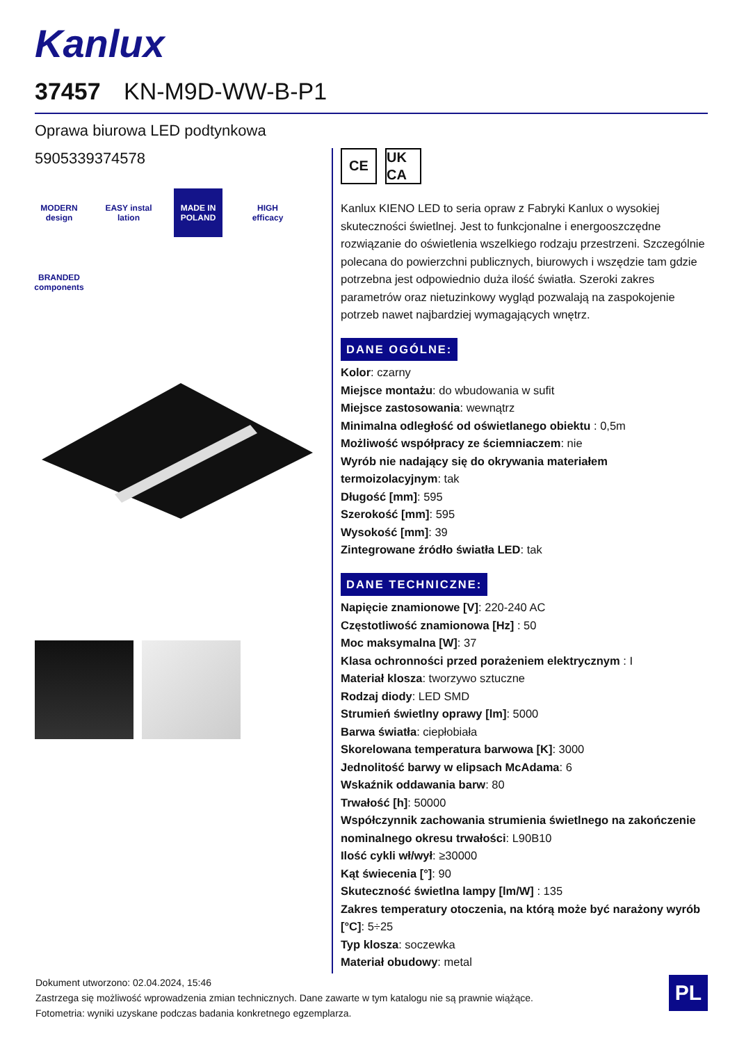Kanlux
37457 KN-M9D-WW-B-P1
Oprawa biurowa LED podtynkowa
5905339374578
MODERN design
EASY instal lation
MADE IN POLAND
HIGH efficacy
BRANDED components
CE UK CA
Kanlux KIENO LED to seria opraw z Fabryki Kanlux o wysokiej skuteczności świetlnej. Jest to funkcjonalne i energooszczędne rozwiązanie do oświetlenia wszelkiego rodzaju przestrzeni. Szczególnie polecana do powierzchni publicznych, biurowych i wszędzie tam gdzie potrzebna jest odpowiednio duża ilość światła. Szeroki zakres parametrów oraz nietuzinkowy wygląd pozwalają na zaspokojenie potrzeb nawet najbardziej wymagających wnętrz.
DANE OGÓLNE:
Kolor: czarny
Miejsce montażu: do wbudowania w sufit
Miejsce zastosowania: wewnątrz
Minimalna odległość od oświetlanego obiektu : 0,5m
Możliwość współpracy ze ściemniaczem: nie
Wyrób nie nadający się do okrywania materiałem termoizolacyjnym: tak
Długość [mm]: 595
Szerokość [mm]: 595
Wysokość [mm]: 39
Zintegrowane źródło światła LED: tak
DANE TECHNICZNE:
Napięcie znamionowe [V]: 220-240 AC
Częstotliwość znamionowa [Hz] : 50
Moc maksymalna [W]: 37
Klasa ochronności przed porażeniem elektrycznym : I
Materiał klosza: tworzywo sztuczne
Rodzaj diody: LED SMD
Strumień świetlny oprawy [lm]: 5000
Barwa światła: ciepłobiała
Skorelowana temperatura barwowa [K]: 3000
Jednolitość barwy w elipsach McAdama: 6
Wskaźnik oddawania barw: 80
Trwałość [h]: 50000
Współczynnik zachowania strumienia świetlnego na zakończenie nominalnego okresu trwałości: L90B10
Ilość cykli wł/wył: ≥30000
Kąt świecenia [°]: 90
Skuteczność świetlna lampy [lm/W] : 135
Zakres temperatury otoczenia, na którą może być narażony wyrób [°C]: 5÷25
Typ klosza: soczewka
Materiał obudowy: metal
Dokument utworzono: 02.04.2024, 15:46
Zastrzega się możliwość wprowadzenia zmian technicznych. Dane zawarte w tym katalogu nie są prawnie wiążące.
Fotometria: wyniki uzyskane podczas badania konkretnego egzemplarza.
PL